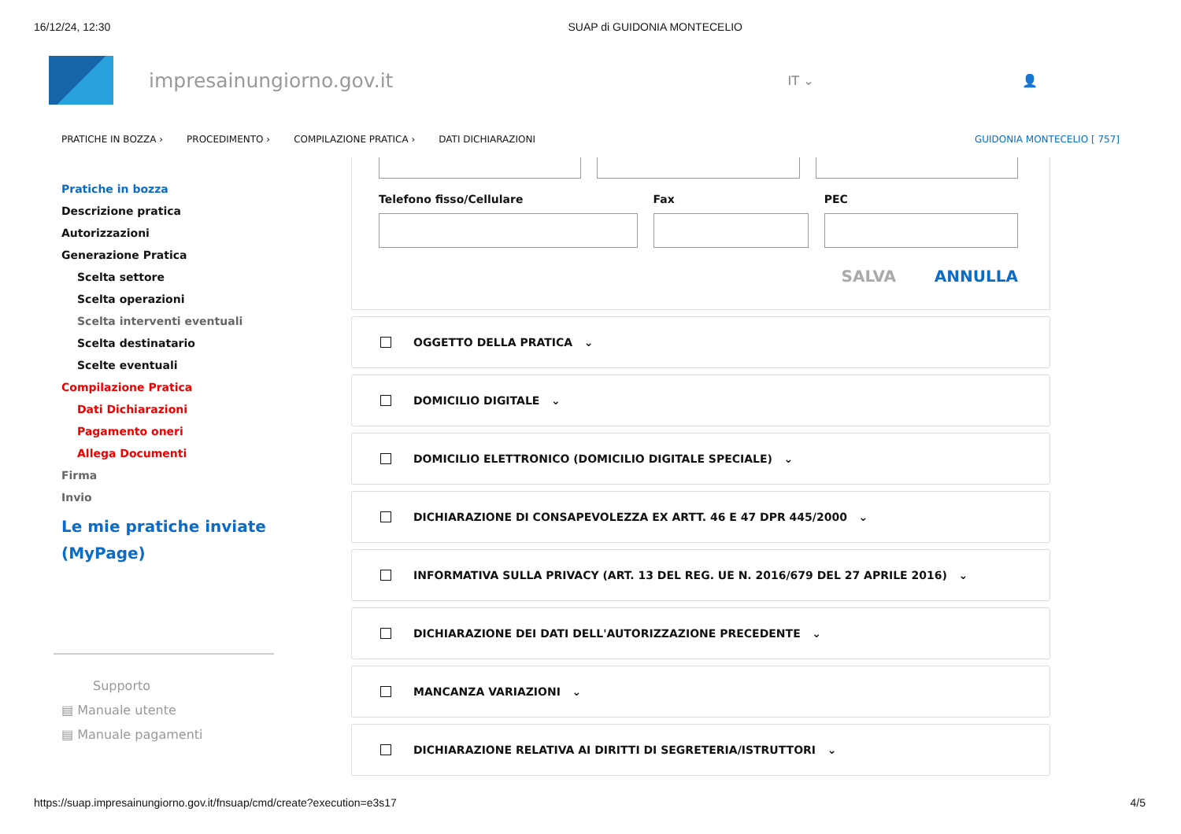16/12/24, 12:30 SUAP di GUIDONIA MONTECELIO
impresainungiorno.gov.it
IT ⌄ 👤
PRATICHE IN BOZZA › PROCEDIMENTO › COMPILAZIONE PRATICA › DATI DICHIARAZIONI GUIDONIA MONTECELIO [ 757]
Pratiche in bozza
Descrizione pratica
Autorizzazioni
Generazione Pratica
Scelta settore
Scelta operazioni
Scelta interventi eventuali
Scelta destinatario
Scelte eventuali
Compilazione Pratica
Dati Dichiarazioni
Pagamento oneri
Allega Documenti
Firma
Invio
Le mie pratiche inviate (MyPage)
Supporto
▤ Manuale utente
▤ Manuale pagamenti
Telefono fisso/Cellulare Fax PEC
SALVA ANNULLA
OGGETTO DELLA PRATICA ⌄
DOMICILIO DIGITALE ⌄
DOMICILIO ELETTRONICO (DOMICILIO DIGITALE SPECIALE) ⌄
DICHIARAZIONE DI CONSAPEVOLEZZA EX ARTT. 46 E 47 DPR 445/2000 ⌄
INFORMATIVA SULLA PRIVACY (ART. 13 DEL REG. UE N. 2016/679 DEL 27 APRILE 2016) ⌄
DICHIARAZIONE DEI DATI DELL'AUTORIZZAZIONE PRECEDENTE ⌄
MANCANZA VARIAZIONI ⌄
DICHIARAZIONE RELATIVA AI DIRITTI DI SEGRETERIA/ISTRUTTORI ⌄
https://suap.impresainungiorno.gov.it/fnsuap/cmd/create?execution=e3s17 4/5